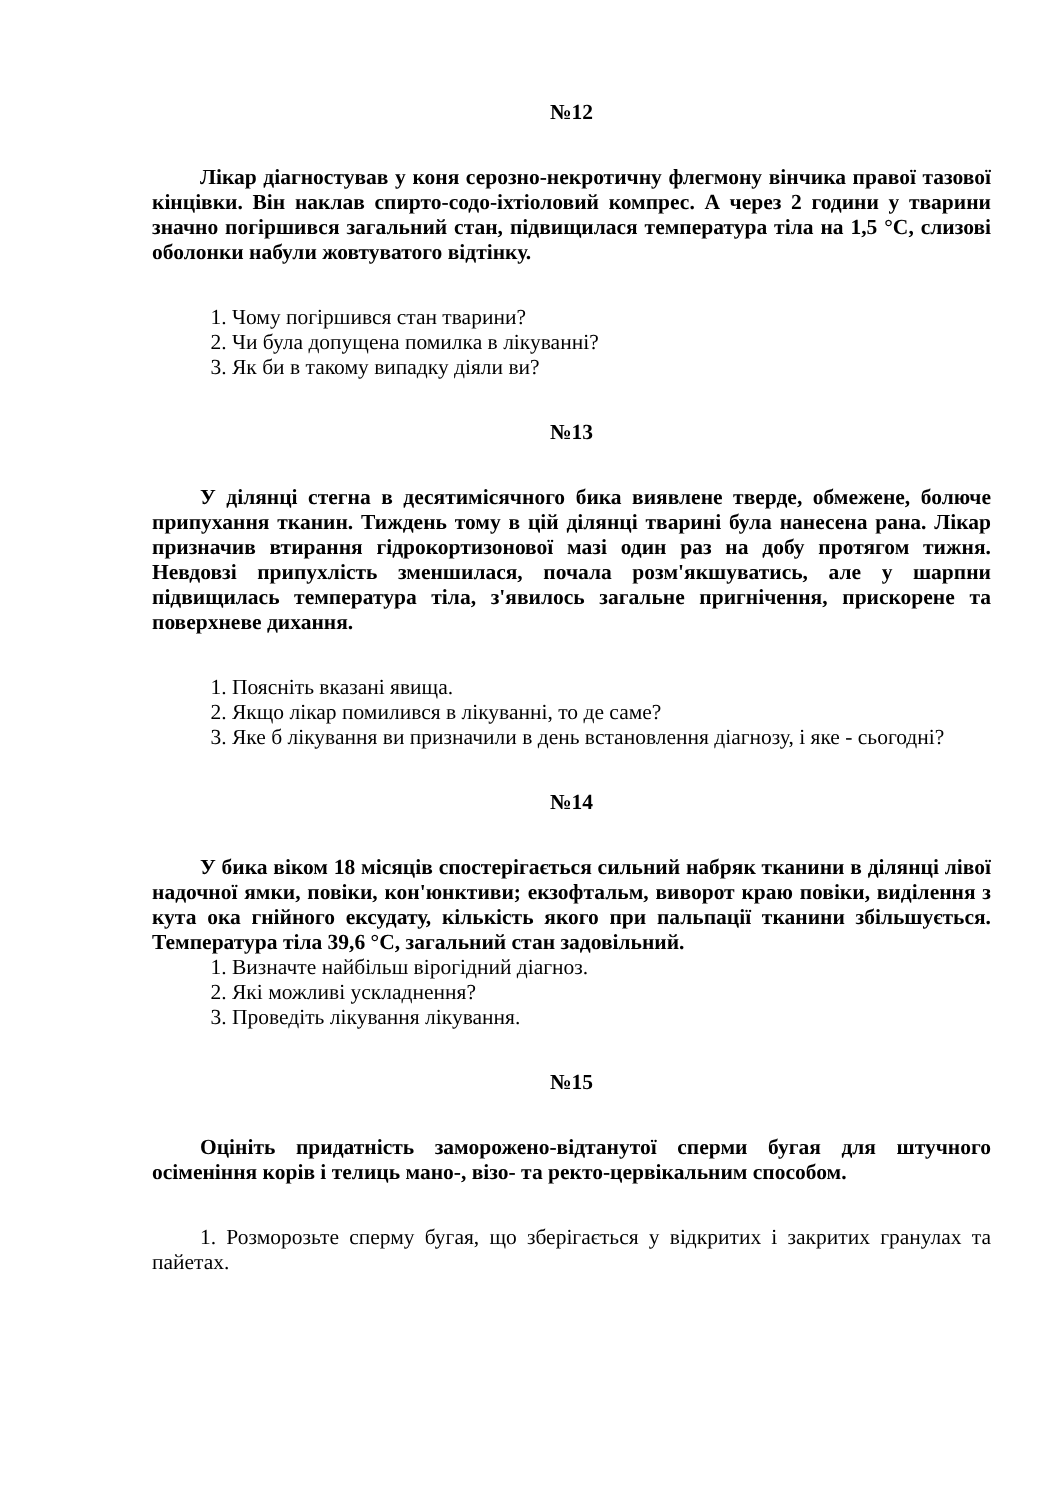№12
Лікар діагностував у коня серозно-некротичну флегмону вінчика правої тазової кінцівки. Він наклав спирто-содо-іхтіоловий компрес. А через 2 години у тварини значно погіршився загальний стан, підвищилася температура тіла на 1,5 °С, слизові оболонки набули жовтуватого відтінку.
1. Чому погіршився стан тварини?
2. Чи була допущена помилка в лікуванні?
3. Як би в такому випадку діяли ви?
№13
У ділянці стегна в десятимісячного бика виявлене тверде, обмежене, болюче припухання тканин. Тиждень тому в цій ділянці тварині була нанесена рана. Лікар призначив втирання гідрокортизонової мазі один раз на добу протягом тижня. Невдовзі припухлість зменшилася, почала розм'якшуватись, але у шарпни підвищилась температура тіла, з'явилось загальне пригнічення, прискорене та поверхневе дихання.
1. Поясніть вказані явища.
2. Якщо лікар помилився в лікуванні, то де саме?
3. Яке б лікування ви призначили в день встановлення діагнозу, і яке - сьогодні?
№14
У бика віком 18 місяців спостерігається сильний набряк тканини в ділянці лівої надочної ямки, повіки, кон'юнктиви; екзофтальм, виворот краю повіки, виділення з кута ока гнійного ексудату, кількість якого при пальпації тканини збільшується. Температура тіла 39,6 °С, загальний стан задовільний.
1. Визначте найбільш вірогідний діагноз.
2. Які можливі ускладнення?
3. Проведіть лікування лікування.
№15
Оцініть придатність заморожено-відтанутої сперми бугая для штучного осіменіння корів і телиць мано-, візо- та ректо-цервікальним способом.
1. Розморозьте сперму бугая, що зберігається у відкритих і закритих гранулах та пайетах.